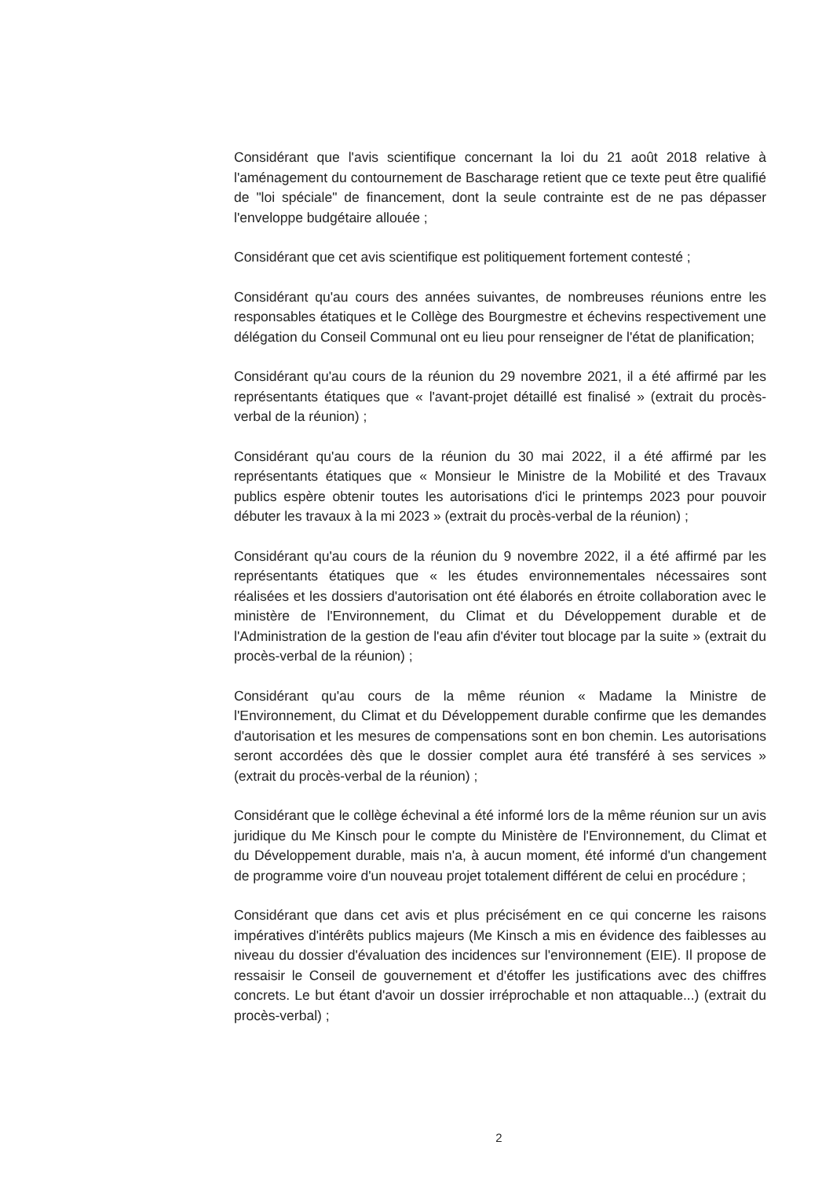Considérant que l'avis scientifique concernant la loi du 21 août 2018 relative à l'aménagement du contournement de Bascharage retient que ce texte peut être qualifié de "loi spéciale" de financement, dont la seule contrainte est de ne pas dépasser l'enveloppe budgétaire allouée ;
Considérant que cet avis scientifique est politiquement fortement contesté ;
Considérant qu'au cours des années suivantes, de nombreuses réunions entre les responsables étatiques et le Collège des Bourgmestre et échevins respectivement une délégation du Conseil Communal ont eu lieu pour renseigner de l'état de planification;
Considérant qu'au cours de la réunion du 29 novembre 2021, il a été affirmé par les représentants étatiques que « l'avant-projet détaillé est finalisé » (extrait du procès-verbal de la réunion) ;
Considérant qu'au cours de la réunion du 30 mai 2022, il a été affirmé par les représentants étatiques que « Monsieur le Ministre de la Mobilité et des Travaux publics espère obtenir toutes les autorisations d'ici le printemps 2023 pour pouvoir débuter les travaux à la mi 2023 » (extrait du procès-verbal de la réunion) ;
Considérant qu'au cours de la réunion du 9 novembre 2022, il a été affirmé par les représentants étatiques que « les études environnementales nécessaires sont réalisées et les dossiers d'autorisation ont été élaborés en étroite collaboration avec le ministère de l'Environnement, du Climat et du Développement durable et de l'Administration de la gestion de l'eau afin d'éviter tout blocage par la suite » (extrait du procès-verbal de la réunion) ;
Considérant qu'au cours de la même réunion « Madame la Ministre de l'Environnement, du Climat et du Développement durable confirme que les demandes d'autorisation et les mesures de compensations sont en bon chemin. Les autorisations seront accordées dès que le dossier complet aura été transféré à ses services » (extrait du procès-verbal de la réunion) ;
Considérant que le collège échevinal a été informé lors de la même réunion sur un avis juridique du Me Kinsch pour le compte du Ministère de l'Environnement, du Climat et du Développement durable, mais n'a, à aucun moment, été informé d'un changement de programme voire d'un nouveau projet totalement différent de celui en procédure ;
Considérant que dans cet avis et plus précisément en ce qui concerne les raisons impératives d'intérêts publics majeurs (Me Kinsch a mis en évidence des faiblesses au niveau du dossier d'évaluation des incidences sur l'environnement (EIE). Il propose de ressaisir le Conseil de gouvernement et d'étoffer les justifications avec des chiffres concrets. Le but étant d'avoir un dossier irréprochable et non attaquable...) (extrait du procès-verbal) ;
2